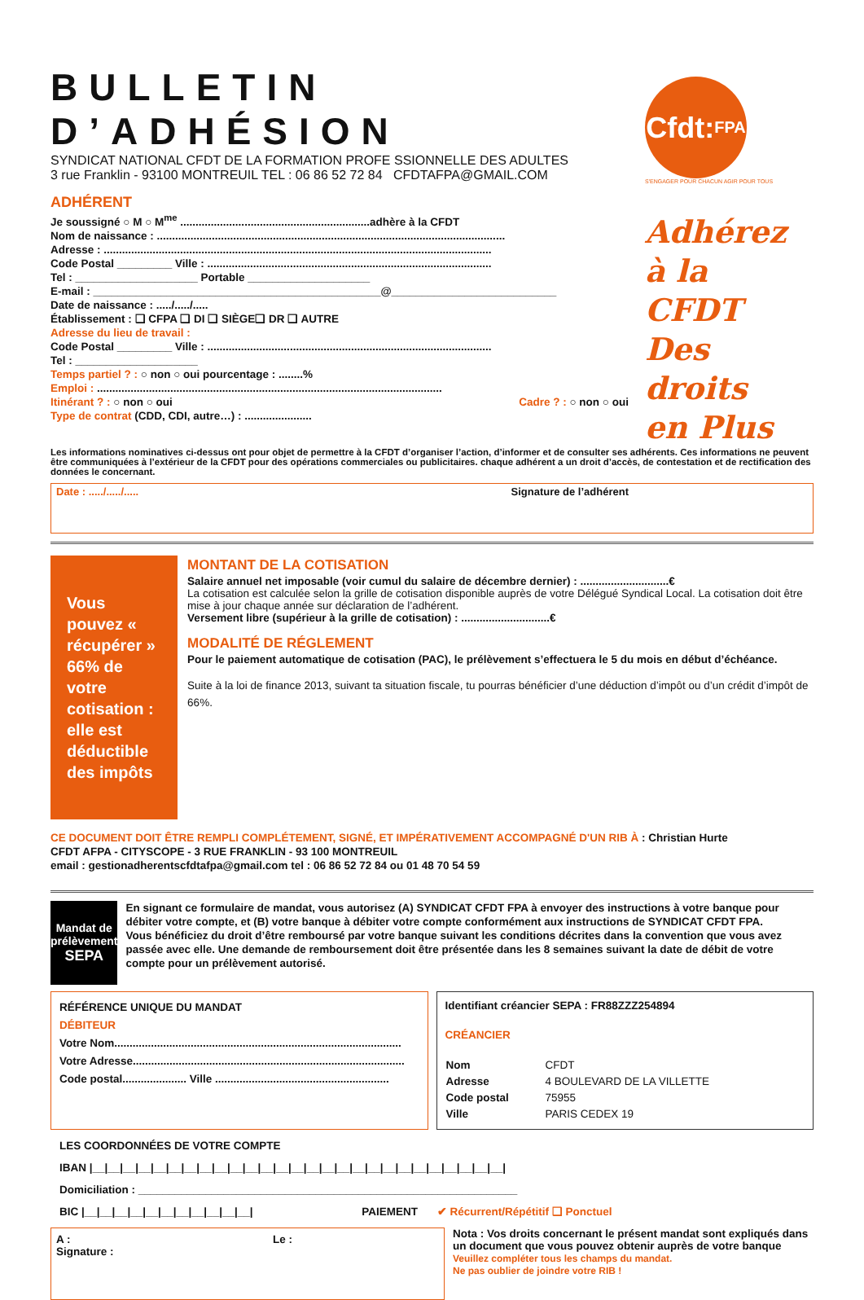BULLETIN D’ADHÉSION
SYNDICAT NATIONAL CFDT DE LA FORMATION PROFE SSIONNELLE DES ADULTES
3 rue Franklin - 93100 MONTREUIL TEL : 06 86 52 72 84 CFDTAFPA@GMAIL.COM
ADHÉRENT
Je soussigné ○ M ○ M<sup>me</sup> ..............................................................adhère à la CFDT
Nom de naissance : ..................................................................................................................
Adresse : ...............................................................................................................................
Code Postal _________ Ville : .............................................................................................
Tel : ____________________ Portable ____________________
E-mail : _______________________________________________@___________________________
Date de naissance : ...../...../.....
Établissement : ❑ CFPA ❑ DI ❑ SIÈGE❑ DR ❑ AUTRE
Adresse du lieu de travail :
Code Postal _________ Ville : .............................................................................................
Tel : ____________________
Temps partiel ? : ○ non ○ oui pourcentage : ........%
Emploi : .................................................................................................................
Itinérant ? : ○ non ○ oui Cadre ? : ○ non ○ oui
Type de contrat (CDD, CDI, autre…) : ......................
Cfdt: FPA
S'ENGAGER POUR CHACUN AGIR POUR TOUS
Adhérez
à la CFDT
Des droits
en Plus
Les informations nominatives ci-dessus ont pour objet de permettre à la CFDT d’organiser l’action, d’informer et de consulter ses adhérents. Ces informations ne peuvent être communiquées à l’extérieur de la CFDT pour des opérations commerciales ou publicitaires. chaque adhérent a un droit d’accès, de contestation et de rectification des données le concernant.
Date : ...../...../..... Signature de l’adhérent
Vous pouvez « récupérer » 66% de votre cotisation : elle est déductible des impôts
MONTANT DE LA COTISATION
Salaire annuel net imposable (voir cumul du salaire de décembre dernier) : .............................€
La cotisation est calculée selon la grille de cotisation disponible auprès de votre Délégué Syndical Local. La cotisation doit être mise à jour chaque année sur déclaration de l’adhérent.
Versement libre (supérieur à la grille de cotisation) : .............................€
MODALITÉ DE RÉGLEMENT
Pour le paiement automatique de cotisation (PAC), le prélèvement s’effectuera le 5 du mois en début d’échéance.
Suite à la loi de finance 2013, suivant ta situation fiscale, tu pourras bénéficier d’une déduction d’impôt ou d’un crédit d’impôt de 66%.
CE DOCUMENT DOIT ÊTRE REMPLI COMPLÉTEMENT, SIGNÉ, ET IMPÉRATIVEMENT ACCOMPAGNÉ D'UN RIB À : Christian Hurte
CFDT AFPA - CITYSCOPE - 3 RUE FRANKLIN - 93 100 MONTREUIL
email : gestionadherentscfdtafpa@gmail.com tel : 06 86 52 72 84 ou 01 48 70 54 59
Mandat de
prélèvement
SEPA
En signant ce formulaire de mandat, vous autorisez (A) SYNDICAT CFDT FPA à envoyer des instructions à votre banque pour débiter votre compte, et (B) votre banque à débiter votre compte conformément aux instructions de SYNDICAT CFDT FPA.
Vous bénéficiez du droit d’être remboursé par votre banque suivant les conditions décrites dans la convention que vous avez passée avec elle. Une demande de remboursement doit être présentée dans les 8 semaines suivant la date de débit de votre compte pour un prélèvement autorisé.
RÉFÉRENCE UNIQUE DU MANDAT
DÉBITEUR
Votre Nom..............................................................................................
Votre Adresse.........................................................................................
Code postal..................... Ville .........................................................
Identifiant créancier SEPA : FR88ZZZ254894
CRÉANCIER
| Nom | CFDT |
| Adresse | 4 BOULEVARD DE LA VILLETTE |
| Code postal | 75955 |
| Ville | PARIS CEDEX 19 |
LES COORDONNÉES DE VOTRE COMPTE
IBAN |__|__|__|__|__|__|__|__|__|__|__|__|__|__|__|__|__|__|__|__|__|__|__|__|__|__|__|
Domiciliation : ______________________________________________________________
BIC |__|__|__|__|__|__|__|__|__|__|__| PAIEMENT ✔ Récurrent/Répétitif ❑ Ponctuel
A :
Signature : Le :
Nota : Vos droits concernant le présent mandat sont expliqués dans un document que vous pouvez obtenir auprès de votre banque
Veuillez compléter tous les champs du mandat.
Ne pas oublier de joindre votre RIB !